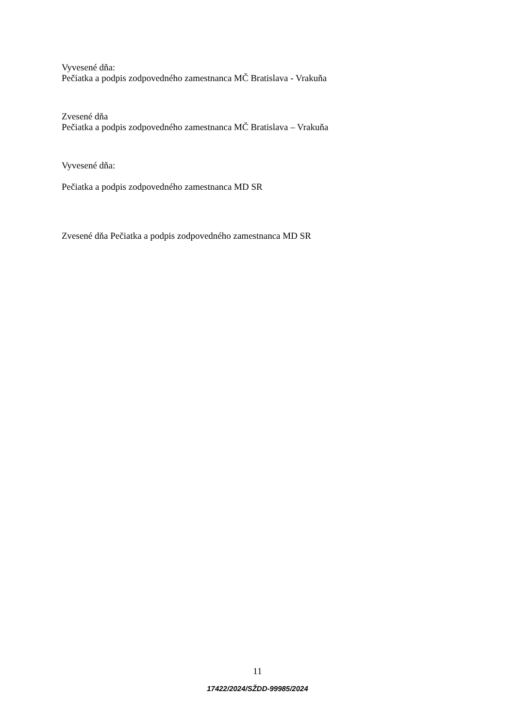Vyvesené dňa:
Pečiatka a podpis zodpovedného zamestnanca MČ Bratislava - Vrakuňa
Zvesené dňa
Pečiatka a podpis zodpovedného zamestnanca MČ Bratislava – Vrakuňa
Vyvesené dňa:
Pečiatka a podpis zodpovedného zamestnanca MD SR
Zvesené dňa Pečiatka a podpis zodpovedného zamestnanca MD SR
11
17422/2024/SŽDD-99985/2024